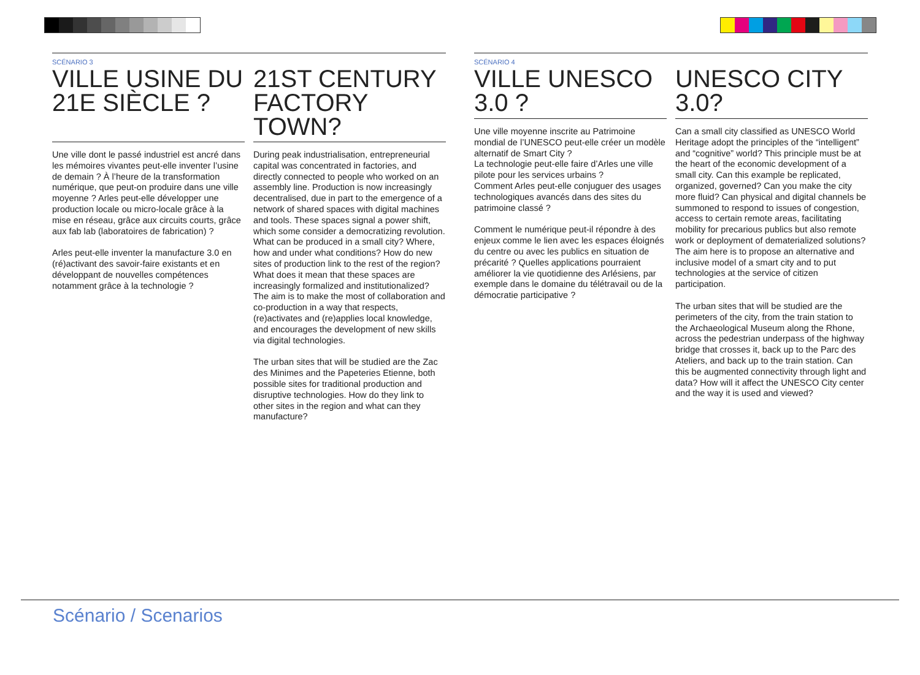SCÉNARIO 3
VILLE USINE DU 21E SIÈCLE ?
Une ville dont le passé industriel est ancré dans les mémoires vivantes peut-elle inventer l’usine de demain ? À l’heure de la transformation numérique, que peut-on produire dans une ville moyenne ? Arles peut-elle développer une production locale ou micro-locale grâce à la mise en réseau, grâce aux circuits courts, grâce aux fab lab (laboratoires de fabrication) ?
Arles peut-elle inventer la manufacture 3.0 en (ré)activant des savoir-faire existants et en développant de nouvelles compétences notamment grâce à la technologie ?
21ST CENTURY FACTORY TOWN?
During peak industrialisation, entrepreneurial capital was concentrated in factories, and directly connected to people who worked on an assembly line. Production is now increasingly decentralised, due in part to the emergence of a network of shared spaces with digital machines and tools. These spaces signal a power shift, which some consider a democratizing revolution. What can be produced in a small city? Where, how and under what conditions? How do new sites of production link to the rest of the region? What does it mean that these spaces are increasingly formalized and institutionalized? The aim is to make the most of collaboration and co-production in a way that respects, (re)activates and (re)applies local knowledge, and encourages the development of new skills via digital technologies.
The urban sites that will be studied are the Zac des Minimes and the Papeteries Etienne, both possible sites for traditional production and disruptive technologies. How do they link to other sites in the region and what can they manufacture?
SCÉNARIO 4
VILLE UNESCO 3.0 ?
Une ville moyenne inscrite au Patrimoine mondial de l’UNESCO peut-elle créer un modèle alternatif de Smart City ?
La technologie peut-elle faire d’Arles une ville pilote pour les services urbains ?
Comment Arles peut-elle conjuguer des usages technologiques avancés dans des sites du patrimoine classé ?
Comment le numérique peut-il répondre à des enjeux comme le lien avec les espaces éloignés du centre ou avec les publics en situation de précarité ? Quelles applications pourraient améliorer la vie quotidienne des Arlésiens, par exemple dans le domaine du télétravail ou de la démocratie participative ?
UNESCO CITY 3.0?
Can a small city classified as UNESCO World Heritage adopt the principles of the “intelligent” and “cognitive” world? This principle must be at the heart of the economic development of a small city. Can this example be replicated, organized, governed? Can you make the city more fluid? Can physical and digital channels be summoned to respond to issues of congestion, access to certain remote areas, facilitating mobility for precarious publics but also remote work or deployment of dematerialized solutions? The aim here is to propose an alternative and inclusive model of a smart city and to put technologies at the service of citizen participation.
The urban sites that will be studied are the perimeters of the city, from the train station to the Archaeological Museum along the Rhone, across the pedestrian underpass of the highway bridge that crosses it, back up to the Parc des Ateliers, and back up to the train station. Can this be augmented connectivity through light and data? How will it affect the UNESCO City center and the way it is used and viewed?
Scénario / Scenarios